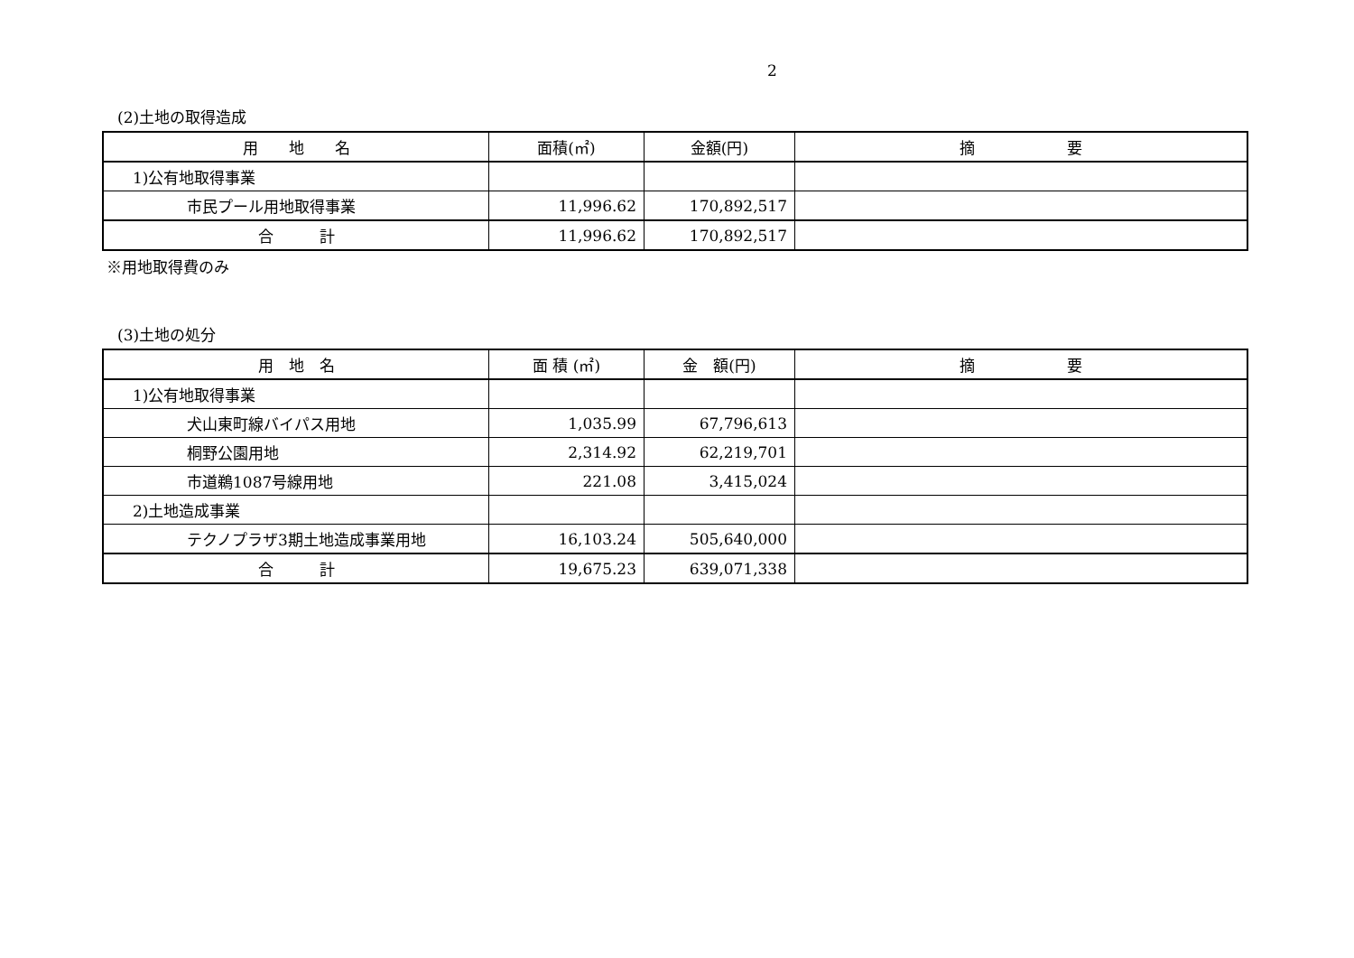2
(2)土地の取得造成
| 用 地 名 | 面積(㎡) | 金額(円) | 摘 要 |
| --- | --- | --- | --- |
| 1)公有地取得事業 | | | |
| 市民プール用地取得事業 | 11,996.62 | 170,892,517 | |
| 合 計 | 11,996.62 | 170,892,517 | |
※用地取得費のみ
(3)土地の処分
| 用 地 名 | 面 積 (㎡) | 金 額(円) | 摘 要 |
| --- | --- | --- | --- |
| 1)公有地取得事業 | | | |
| 犬山東町線バイパス用地 | 1,035.99 | 67,796,613 | |
| 桐野公園用地 | 2,314.92 | 62,219,701 | |
| 市道鵜1087号線用地 | 221.08 | 3,415,024 | |
| 2)土地造成事業 | | | |
| テクノプラザ3期土地造成事業用地 | 16,103.24 | 505,640,000 | |
| 合 計 | 19,675.23 | 639,071,338 | |